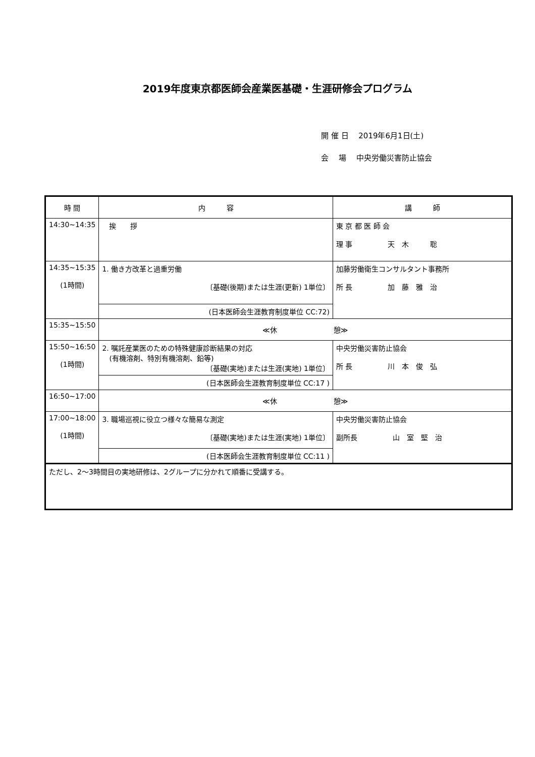2019年度東京都医師会産業医基礎・生涯研修会プログラム
開 催 日　 2019年6月1日(土)
会　 場　 中央労働災害防止協会
| 時 間 | 内 容 | 講 師 |
| --- | --- | --- |
| 14:30~14:35 | 挨 拶 | 東 京 都 医 師 会 理 事 天 木 聡 |
| 14:35~15:35 (1時間) | 1. 働き方改革と過重労働 〔基礎(後期)または生涯(更新) 1単位〕 | 加藤労働衛生コンサルタント事務所 所 長 加 藤 雅 治 |
| | (日本医師会生涯教育制度単位 CC:72) | |
| 15:35~15:50 | ≪休 憩≫ | |
| 15:50~16:50 (1時間) | 2. 嘱託産業医のための特殊健康診断結果の対応 (有機溶剤、特別有機溶剤、鉛等) 〔基礎(実地)または生涯(実地) 1単位〕 | 中央労働災害防止協会 所 長 川 本 俊 弘 |
| | (日本医師会生涯教育制度単位 CC:17 ) | |
| 16:50~17:00 | ≪休 憩≫ | |
| 17:00~18:00 (1時間) | 3. 職場巡視に役立つ様々な簡易な測定 〔基礎(実地)または生涯(実地) 1単位〕 | 中央労働災害防止協会 副所長 山 室 堅 治 |
| | (日本医師会生涯教育制度単位 CC:11 ) | |
| ただし、2～3時間目の実地研修は、2グループに分かれて順番に受講する。 | | |